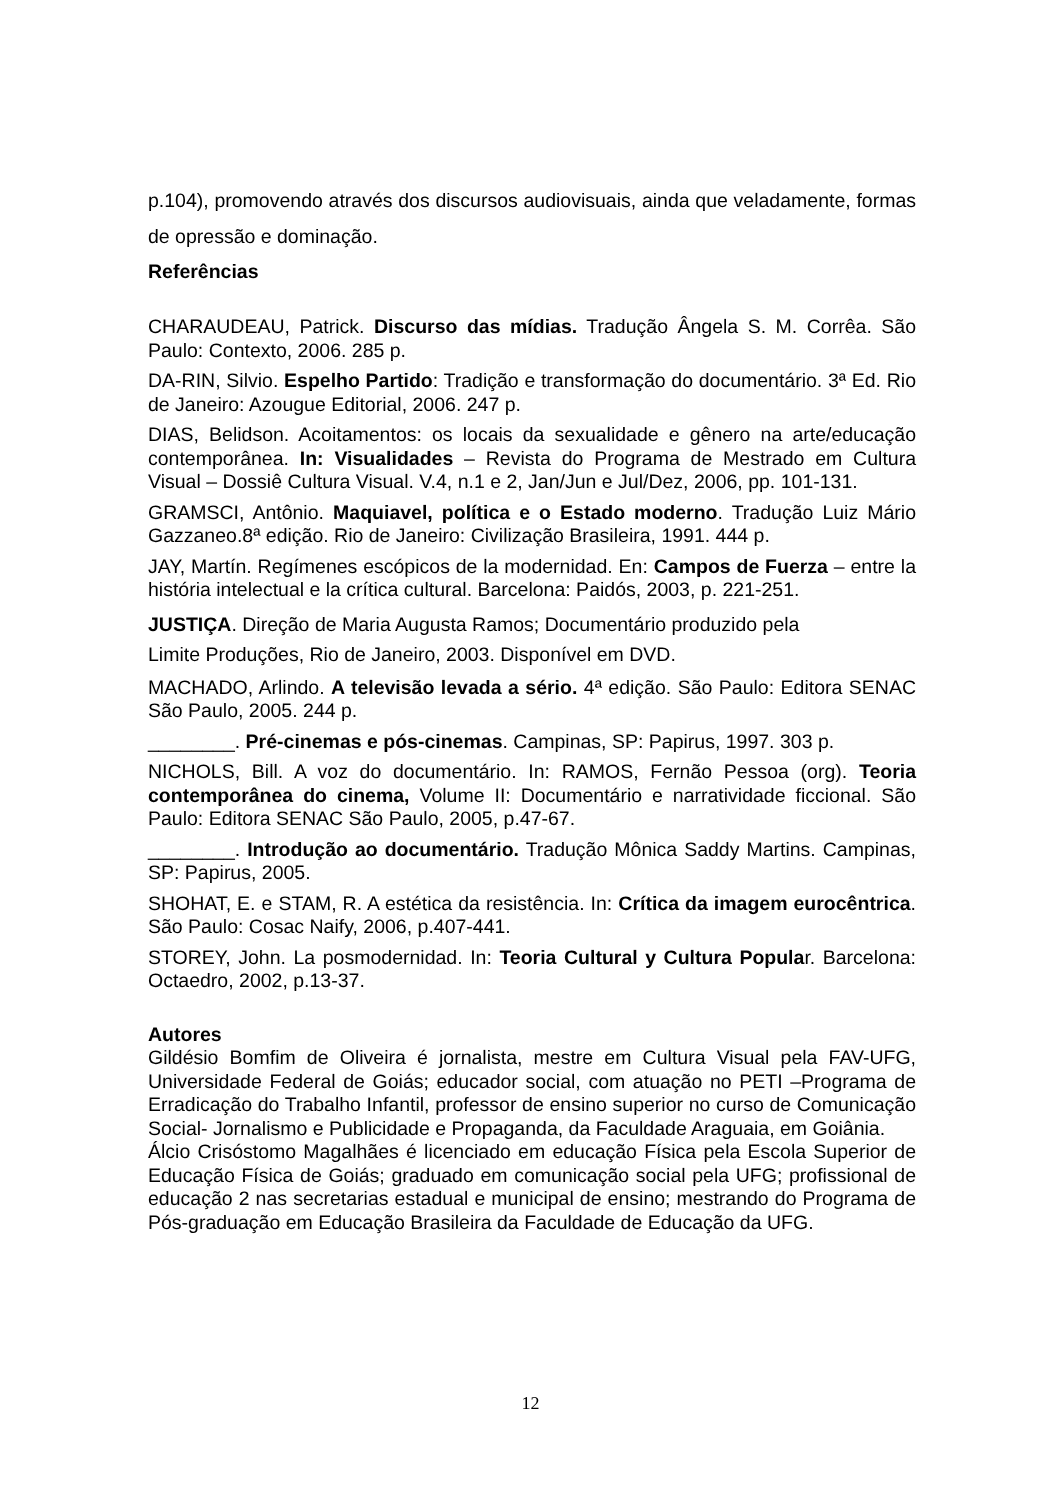p.104), promovendo através dos discursos audiovisuais, ainda que veladamente, formas de opressão e dominação.
Referências
CHARAUDEAU, Patrick. Discurso das mídias. Tradução Ângela S. M. Corrêa. São Paulo: Contexto, 2006. 285 p.
DA-RIN, Silvio. Espelho Partido: Tradição e transformação do documentário. 3ª Ed. Rio de Janeiro: Azougue Editorial, 2006. 247 p.
DIAS, Belidson. Acoitamentos: os locais da sexualidade e gênero na arte/educação contemporânea. In: Visualidades – Revista do Programa de Mestrado em Cultura Visual – Dossiê Cultura Visual. V.4, n.1 e 2, Jan/Jun e Jul/Dez, 2006, pp. 101-131.
GRAMSCI, Antônio. Maquiavel, política e o Estado moderno. Tradução Luiz Mário Gazzaneo.8ª edição. Rio de Janeiro: Civilização Brasileira, 1991. 444 p.
JAY, Martín. Regímenes escópicos de la modernidad. En: Campos de Fuerza – entre la história intelectual e la crítica cultural. Barcelona: Paidós, 2003, p. 221-251.
JUSTIÇA. Direção de Maria Augusta Ramos; Documentário produzido pela
Limite Produções, Rio de Janeiro, 2003. Disponível em DVD.
MACHADO, Arlindo. A televisão levada a sério. 4ª edição. São Paulo: Editora SENAC São Paulo, 2005. 244 p.
________. Pré-cinemas e pós-cinemas. Campinas, SP: Papirus, 1997. 303 p.
NICHOLS, Bill. A voz do documentário. In: RAMOS, Fernão Pessoa (org). Teoria contemporânea do cinema, Volume II: Documentário e narratividade ficcional. São Paulo: Editora SENAC São Paulo, 2005, p.47-67.
________. Introdução ao documentário. Tradução Mônica Saddy Martins. Campinas, SP: Papirus, 2005.
SHOHAT, E. e STAM, R. A estética da resistência. In: Crítica da imagem eurocêntrica. São Paulo: Cosac Naify, 2006, p.407-441.
STOREY, John. La posmodernidad. In: Teoria Cultural y Cultura Popular. Barcelona: Octaedro, 2002, p.13-37.
Autores
Gildésio Bomfim de Oliveira é jornalista, mestre em Cultura Visual pela FAV-UFG, Universidade Federal de Goiás; educador social, com atuação no PETI –Programa de Erradicação do Trabalho Infantil, professor de ensino superior no curso de Comunicação Social- Jornalismo e Publicidade e Propaganda, da Faculdade Araguaia, em Goiânia.
Álcio Crisóstomo Magalhães é licenciado em educação Física pela Escola Superior de Educação Física de Goiás; graduado em comunicação social pela UFG; profissional de educação 2 nas secretarias estadual e municipal de ensino; mestrando do Programa de Pós-graduação em Educação Brasileira da Faculdade de Educação da UFG.
12